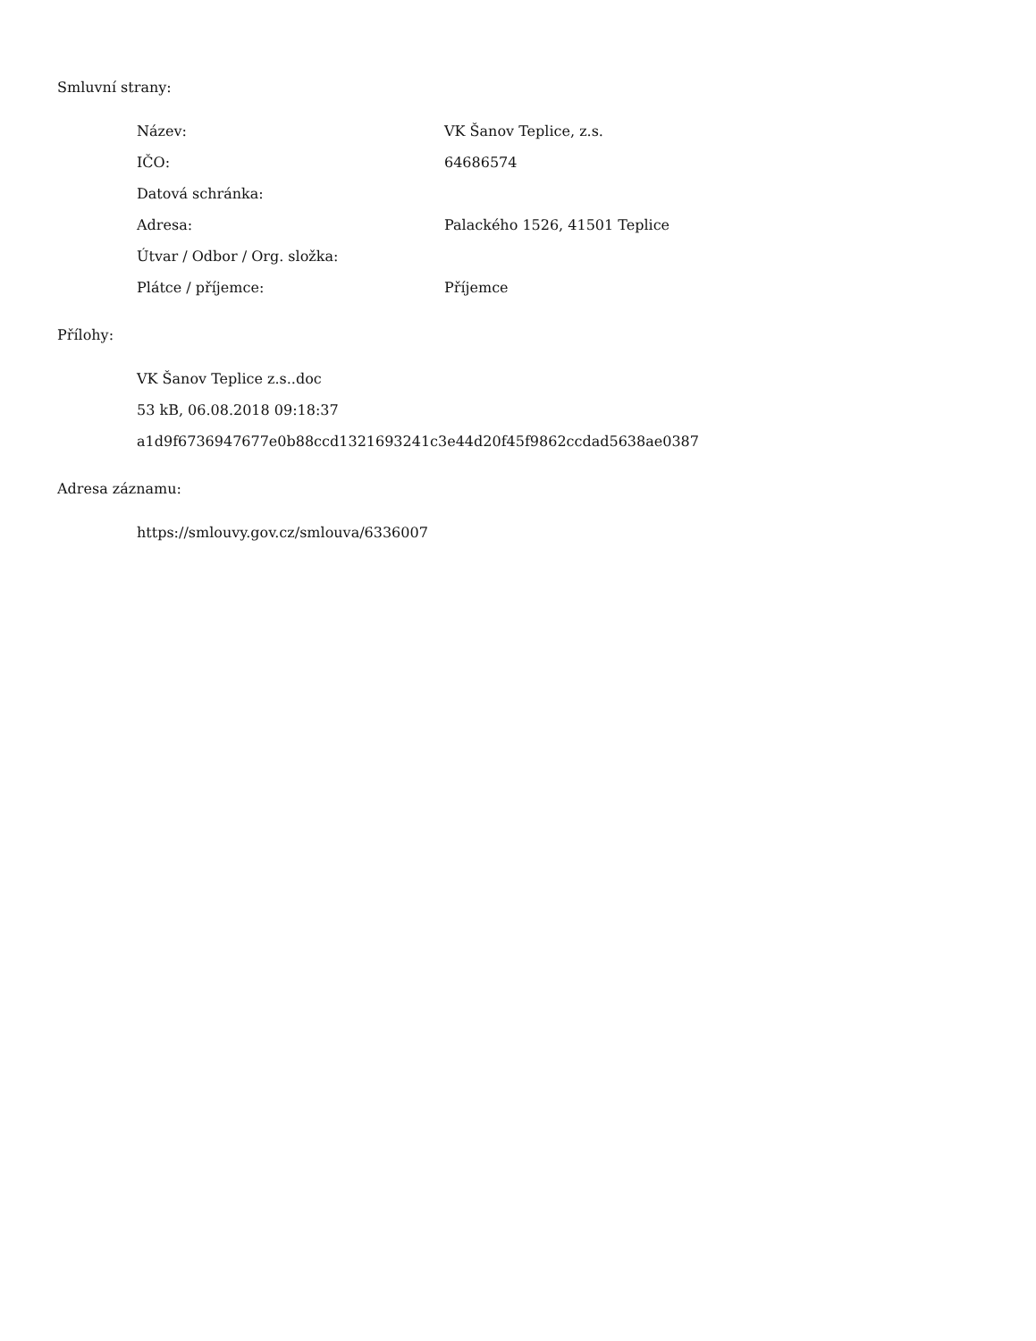Smluvní strany:
| Název: | VK Šanov Teplice, z.s. |
| IČO: | 64686574 |
| Datová schránka: | |
| Adresa: | Palackého 1526, 41501 Teplice |
| Útvar / Odbor / Org. složka: | |
| Plátce / příjemce: | Příjemce |
Přílohy:
VK Šanov Teplice z.s..doc
53 kB, 06.08.2018 09:18:37
a1d9f6736947677e0b88ccd1321693241c3e44d20f45f9862ccdad5638ae0387
Adresa záznamu:
https://smlouvy.gov.cz/smlouva/6336007